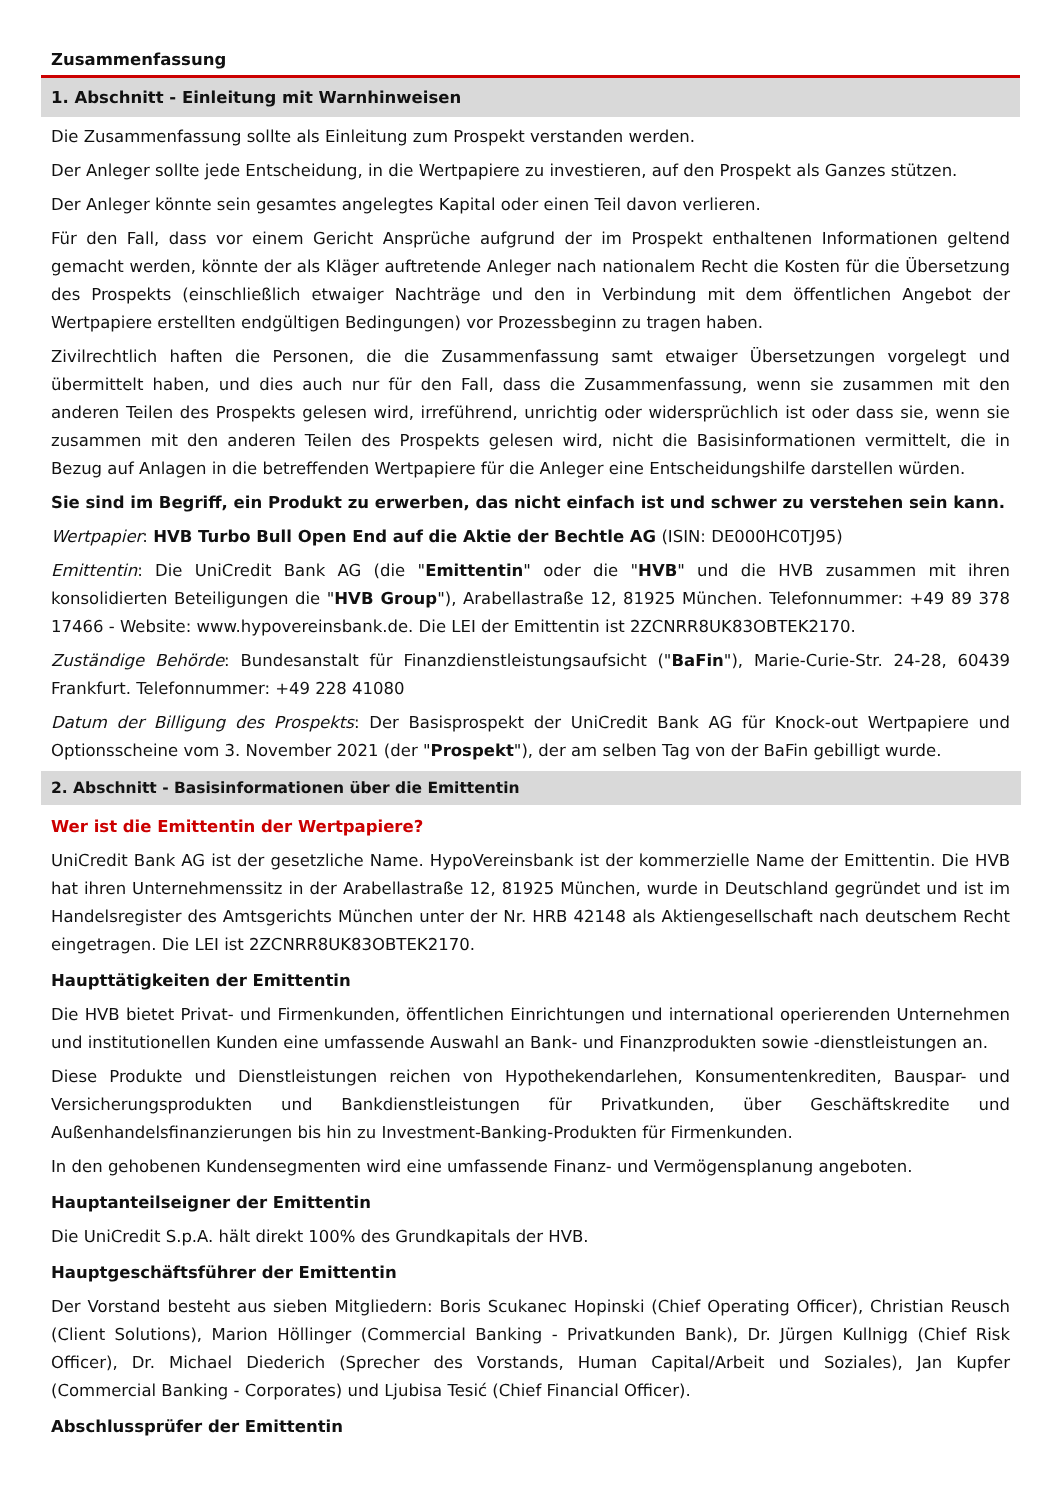Zusammenfassung
1. Abschnitt - Einleitung mit Warnhinweisen
Die Zusammenfassung sollte als Einleitung zum Prospekt verstanden werden.
Der Anleger sollte jede Entscheidung, in die Wertpapiere zu investieren, auf den Prospekt als Ganzes stützen.
Der Anleger könnte sein gesamtes angelegtes Kapital oder einen Teil davon verlieren.
Für den Fall, dass vor einem Gericht Ansprüche aufgrund der im Prospekt enthaltenen Informationen geltend gemacht werden, könnte der als Kläger auftretende Anleger nach nationalem Recht die Kosten für die Übersetzung des Prospekts (einschließlich etwaiger Nachträge und den in Verbindung mit dem öffentlichen Angebot der Wertpapiere erstellten endgültigen Bedingungen) vor Prozessbeginn zu tragen haben.
Zivilrechtlich haften die Personen, die die Zusammenfassung samt etwaiger Übersetzungen vorgelegt und übermittelt haben, und dies auch nur für den Fall, dass die Zusammenfassung, wenn sie zusammen mit den anderen Teilen des Prospekts gelesen wird, irreführend, unrichtig oder widersprüchlich ist oder dass sie, wenn sie zusammen mit den anderen Teilen des Prospekts gelesen wird, nicht die Basisinformationen vermittelt, die in Bezug auf Anlagen in die betreffenden Wertpapiere für die Anleger eine Entscheidungshilfe darstellen würden.
Sie sind im Begriff, ein Produkt zu erwerben, das nicht einfach ist und schwer zu verstehen sein kann.
Wertpapier: HVB Turbo Bull Open End auf die Aktie der Bechtle AG (ISIN: DE000HC0TJ95)
Emittentin: Die UniCredit Bank AG (die "Emittentin" oder die "HVB" und die HVB zusammen mit ihren konsolidierten Beteiligungen die "HVB Group"), Arabellastraße 12, 81925 München. Telefonnummer: +49 89 378 17466 - Website: www.hypovereinsbank.de. Die LEI der Emittentin ist 2ZCNRR8UK83OBTEK2170.
Zuständige Behörde: Bundesanstalt für Finanzdienstleistungsaufsicht ("BaFin"), Marie-Curie-Str. 24-28, 60439 Frankfurt. Telefonnummer: +49 228 41080
Datum der Billigung des Prospekts: Der Basisprospekt der UniCredit Bank AG für Knock-out Wertpapiere und Optionsscheine vom 3. November 2021 (der "Prospekt"), der am selben Tag von der BaFin gebilligt wurde.
2. Abschnitt - Basisinformationen über die Emittentin
Wer ist die Emittentin der Wertpapiere?
UniCredit Bank AG ist der gesetzliche Name. HypoVereinsbank ist der kommerzielle Name der Emittentin. Die HVB hat ihren Unternehmenssitz in der Arabellastraße 12, 81925 München, wurde in Deutschland gegründet und ist im Handelsregister des Amtsgerichts München unter der Nr. HRB 42148 als Aktiengesellschaft nach deutschem Recht eingetragen. Die LEI ist 2ZCNRR8UK83OBTEK2170.
Haupttätigkeiten der Emittentin
Die HVB bietet Privat- und Firmenkunden, öffentlichen Einrichtungen und international operierenden Unternehmen und institutionellen Kunden eine umfassende Auswahl an Bank- und Finanzprodukten sowie -dienstleistungen an.
Diese Produkte und Dienstleistungen reichen von Hypothekendarlehen, Konsumentenkrediten, Bauspar- und Versicherungsprodukten und Bankdienstleistungen für Privatkunden, über Geschäftskredite und Außenhandelsfinanzierungen bis hin zu Investment-Banking-Produkten für Firmenkunden.
In den gehobenen Kundensegmenten wird eine umfassende Finanz- und Vermögensplanung angeboten.
Hauptanteilseigner der Emittentin
Die UniCredit S.p.A. hält direkt 100% des Grundkapitals der HVB.
Hauptgeschäftsführer der Emittentin
Der Vorstand besteht aus sieben Mitgliedern: Boris Scukanec Hopinski (Chief Operating Officer), Christian Reusch (Client Solutions), Marion Höllinger (Commercial Banking - Privatkunden Bank), Dr. Jürgen Kullnigg (Chief Risk Officer), Dr. Michael Diederich (Sprecher des Vorstands, Human Capital/Arbeit und Soziales), Jan Kupfer (Commercial Banking - Corporates) und Ljubisa Tesić (Chief Financial Officer).
Abschlussprüfer der Emittentin